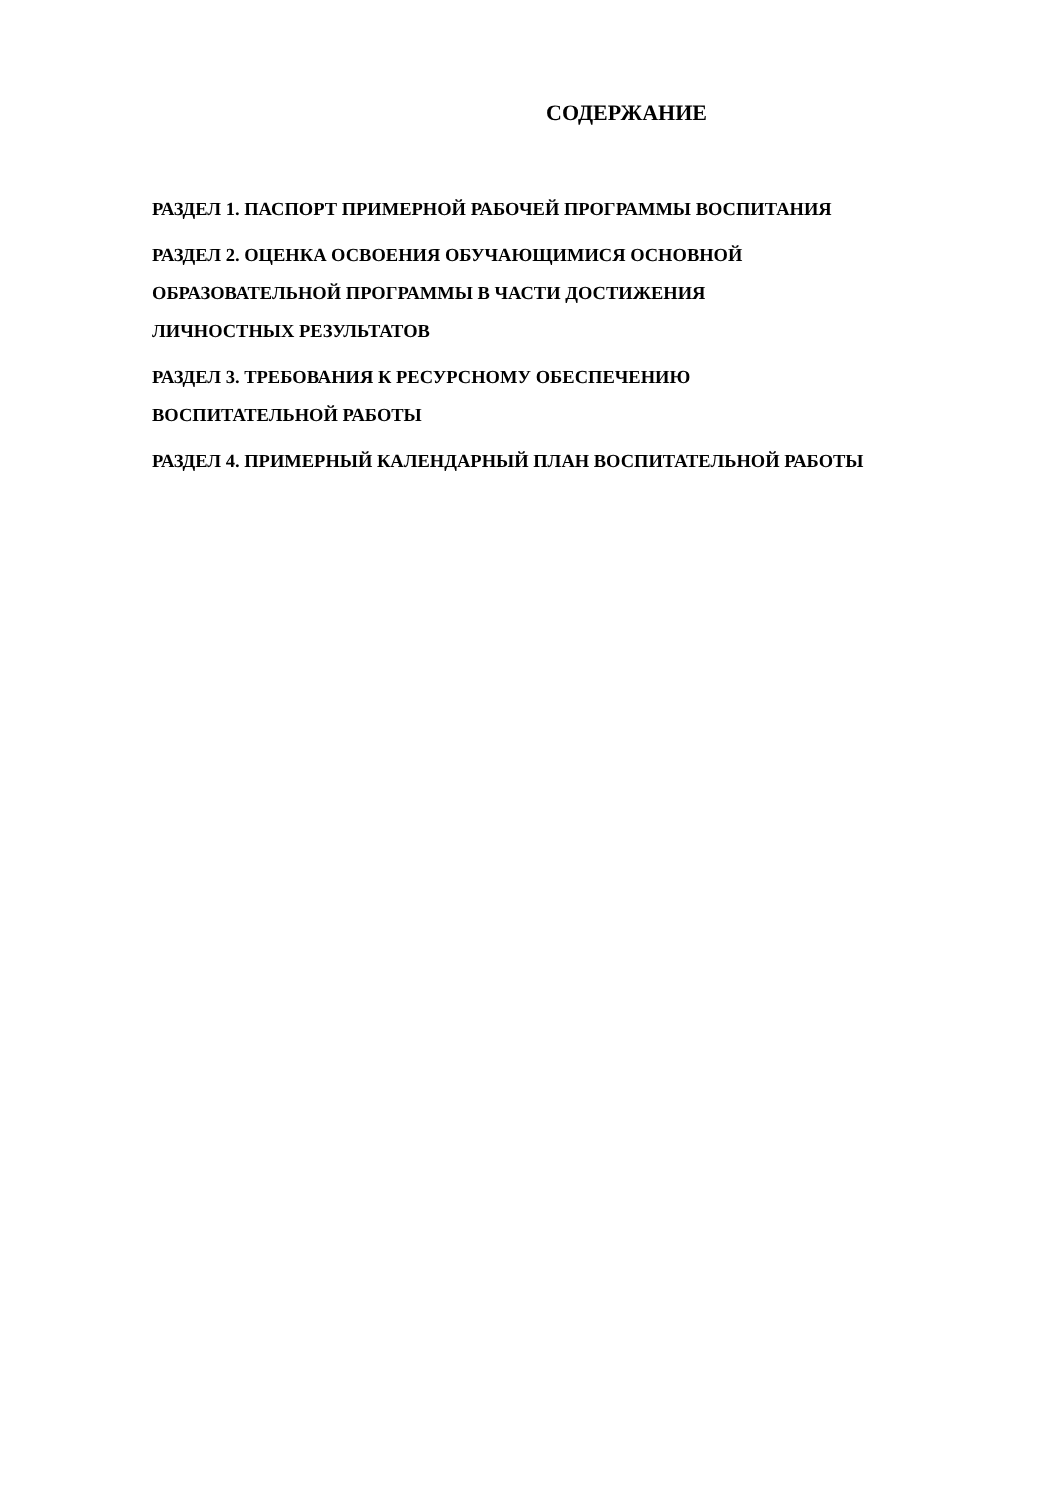СОДЕРЖАНИЕ
РАЗДЕЛ 1. ПАСПОРТ ПРИМЕРНОЙ РАБОЧЕЙ ПРОГРАММЫ ВОСПИТАНИЯ
РАЗДЕЛ 2. ОЦЕНКА ОСВОЕНИЯ ОБУЧАЮЩИМИСЯ ОСНОВНОЙ
ОБРАЗОВАТЕЛЬНОЙ ПРОГРАММЫ В ЧАСТИ ДОСТИЖЕНИЯ
ЛИЧНОСТНЫХ РЕЗУЛЬТАТОВ
РАЗДЕЛ 3. ТРЕБОВАНИЯ К РЕСУРСНОМУ ОБЕСПЕЧЕНИЮ
ВОСПИТАТЕЛЬНОЙ РАБОТЫ
РАЗДЕЛ 4. ПРИМЕРНЫЙ КАЛЕНДАРНЫЙ ПЛАН ВОСПИТАТЕЛЬНОЙ РАБОТЫ